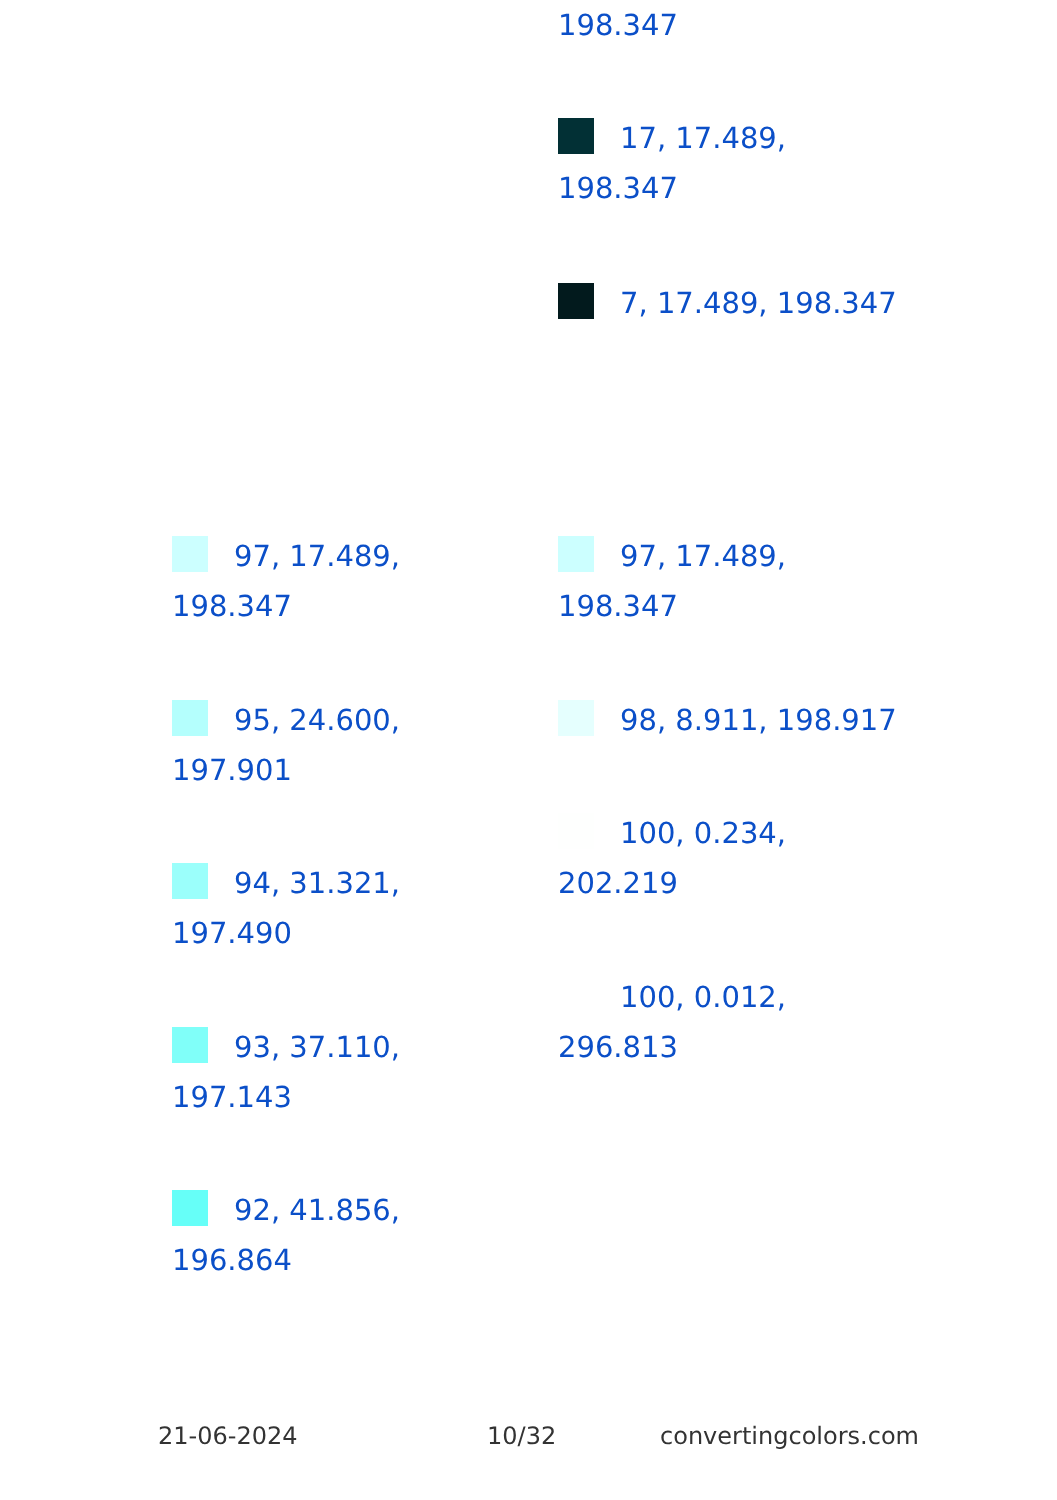198.347
17, 17.489, 198.347
7, 17.489, 198.347
97, 17.489, 198.347
95, 24.600, 197.901
94, 31.321, 197.490
93, 37.110, 197.143
92, 41.856, 196.864
97, 17.489, 198.347
98, 8.911, 198.917
100, 0.234, 202.219
100, 0.012, 296.813
21-06-2024 10/32 convertingcolors.com